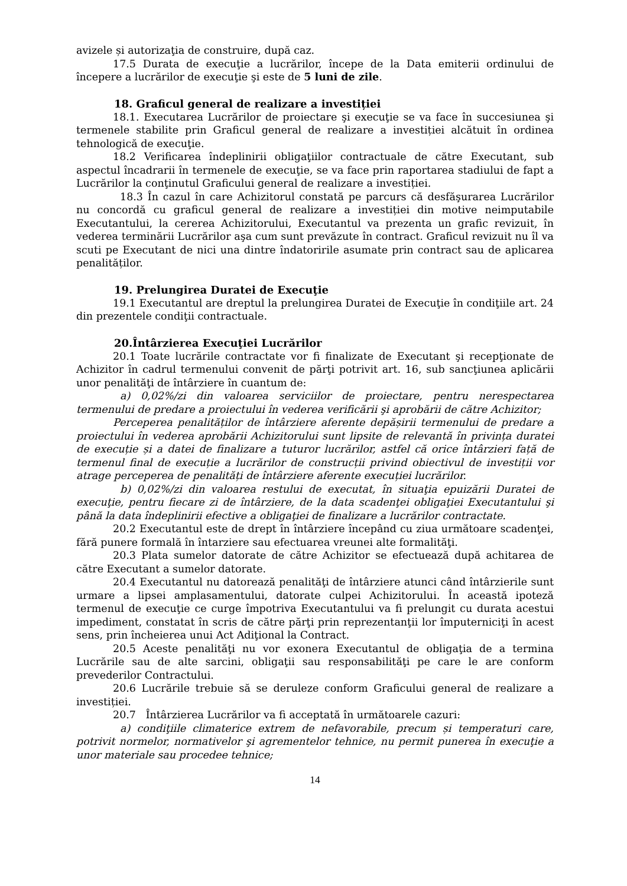avizele și autorizaţia de construire, după caz.
17.5 Durata de execuţie a lucrărilor, începe de la Data emiterii ordinului de începere a lucrărilor de execuţie şi este de 5 luni de zile.
18. Graficul general de realizare a investiției
18.1. Executarea Lucrărilor de proiectare şi execuţie se va face în succesiunea şi termenele stabilite prin Graficul general de realizare a investiției alcătuit în ordinea tehnologică de execuţie.
18.2 Verificarea îndeplinirii obligaţiilor contractuale de către Executant, sub aspectul încadrarii în termenele de execuţie, se va face prin raportarea stadiului de fapt a Lucrărilor la conţinutul Graficului general de realizare a investiției.
18.3 În cazul în care Achizitorul constată pe parcurs că desfăşurarea Lucrărilor nu concordă cu graficul general de realizare a investiției din motive neimputabile Executantului, la cererea Achizitorului, Executantul va prezenta un grafic revizuit, în vederea terminării Lucrărilor aşa cum sunt prevăzute în contract. Graficul revizuit nu îl va scuti pe Executant de nici una dintre îndatoririle asumate prin contract sau de aplicarea penalităților.
19. Prelungirea Duratei de Execuţie
19.1 Executantul are dreptul la prelungirea Duratei de Execuţie în condiţiile art. 24 din prezentele condiţii contractuale.
20.Întârzierea Execuţiei Lucrărilor
20.1 Toate lucrările contractate vor fi finalizate de Executant şi recepţionate de Achizitor în cadrul termenului convenit de părţi potrivit art. 16, sub sancţiunea aplicării unor penalităţi de întârziere în cuantum de:
a) 0,02%/zi din valoarea serviciilor de proiectare, pentru nerespectarea termenului de predare a proiectului în vederea verificării şi aprobării de către Achizitor;
Perceperea penalităților de întârziere aferente depășirii termenului de predare a proiectului în vederea aprobării Achizitorului sunt lipsite de relevantă în privința duratei de execuție și a datei de finalizare a tuturor lucrărilor, astfel că orice întârzieri față de termenul final de execuție a lucrărilor de construcții privind obiectivul de investiții vor atrage perceperea de penalități de întârziere aferente execuției lucrărilor.
b) 0,02%/zi din valoarea restului de executat, în situaţia epuizării Duratei de execuţie, pentru fiecare zi de întârziere, de la data scadenţei obligaţiei Executantului şi până la data îndeplinirii efective a obligaţiei de finalizare a lucrărilor contractate.
20.2 Executantul este de drept în întârziere începând cu ziua următoare scadenţei, fără punere formală în întarziere sau efectuarea vreunei alte formalităţi.
20.3 Plata sumelor datorate de către Achizitor se efectuează după achitarea de către Executant a sumelor datorate.
20.4 Executantul nu datorează penalităţi de întârziere atunci când întârzierile sunt urmare a lipsei amplasamentului, datorate culpei Achizitorului. În această ipoteză termenul de execuţie ce curge împotriva Executantului va fi prelungit cu durata acestui impediment, constatat în scris de către părţi prin reprezentanţii lor împuterniciţi în acest sens, prin încheierea unui Act Adiţional la Contract.
20.5 Aceste penalităţi nu vor exonera Executantul de obligaţia de a termina Lucrările sau de alte sarcini, obligaţii sau responsabilităţi pe care le are conform prevederilor Contractului.
20.6 Lucrările trebuie să se deruleze conform Graficului general de realizare a investiției.
20.7 Întârzierea Lucrărilor va fi acceptată în următoarele cazuri:
a) condiţiile climaterice extrem de nefavorabile, precum și temperaturi care, potrivit normelor, normativelor şi agrementelor tehnice, nu permit punerea în execuţie a unor materiale sau procedee tehnice;
14